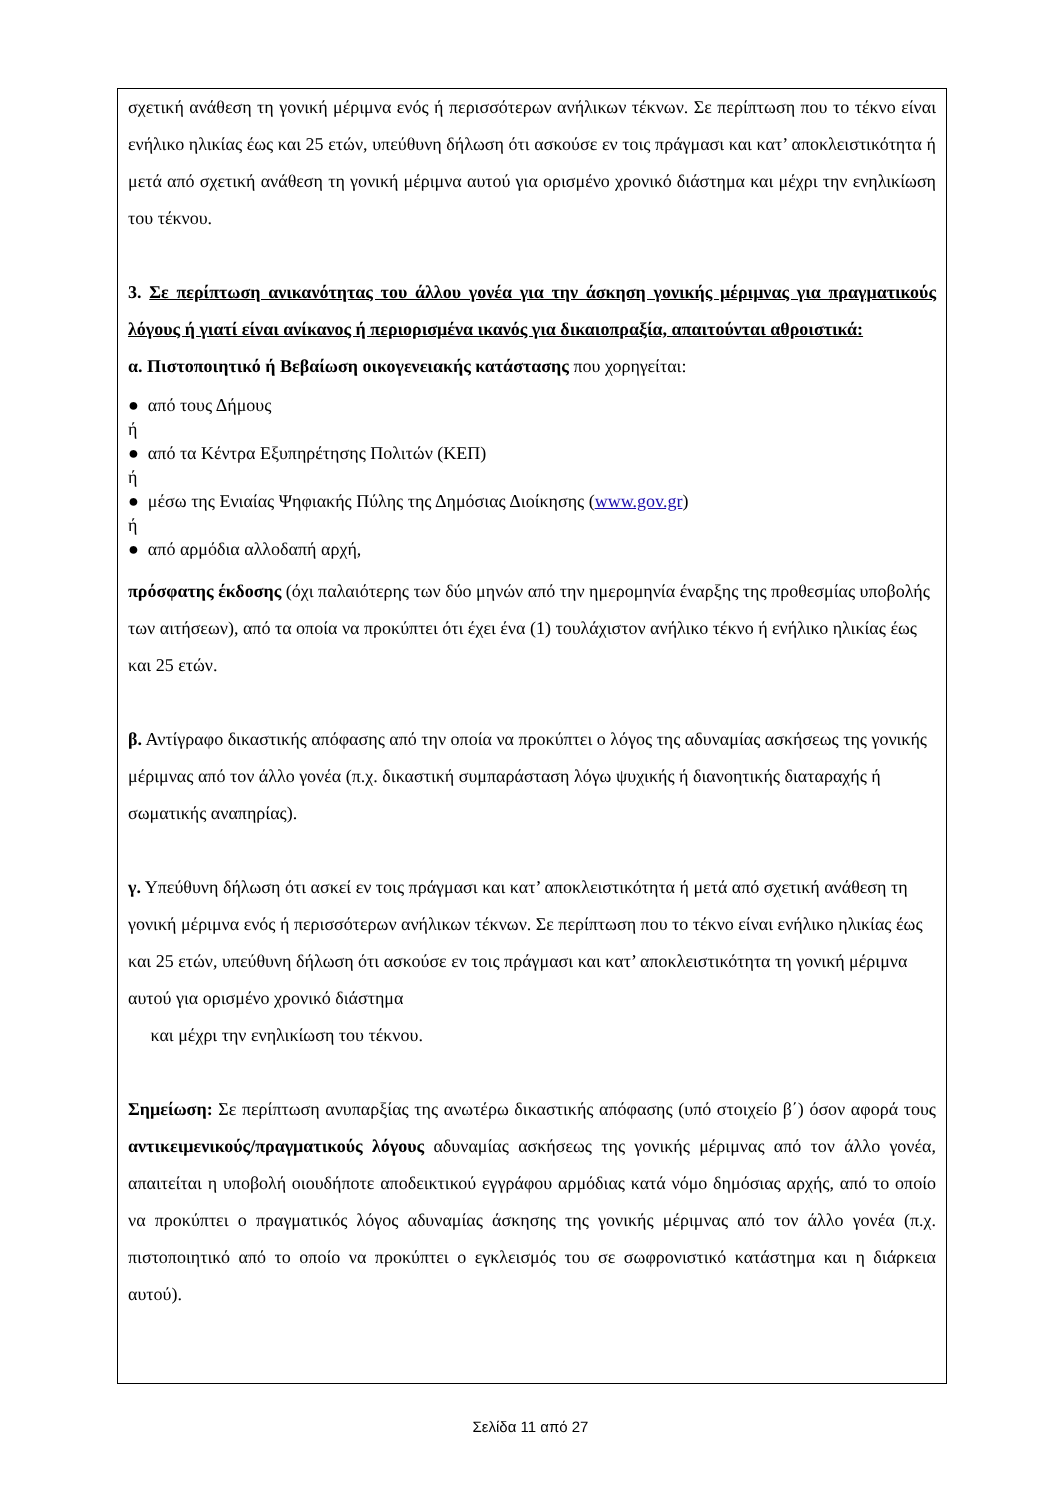σχετική ανάθεση τη γονική μέριμνα ενός ή περισσότερων ανήλικων τέκνων. Σε περίπτωση που το τέκνο είναι ενήλικο ηλικίας έως και 25 ετών, υπεύθυνη δήλωση ότι ασκούσε εν τοις πράγμασι και κατ’ αποκλειστικότητα ή μετά από σχετική ανάθεση τη γονική μέριμνα αυτού για ορισμένο χρονικό διάστημα και μέχρι την ενηλικίωση του τέκνου.
3. Σε περίπτωση ανικανότητας του άλλου γονέα για την άσκηση γονικής μέριμνας για πραγματικούς λόγους ή γιατί είναι ανίκανος ή περιορισμένα ικανός για δικαιοπραξία, απαιτούνται αθροιστικά:
α. Πιστοποιητικό ή Βεβαίωση οικογενειακής κατάστασης που χορηγείται:
● από τους Δήμους
ή
● από τα Κέντρα Εξυπηρέτησης Πολιτών (ΚΕΠ)
ή
● μέσω της Ενιαίας Ψηφιακής Πύλης της Δημόσιας Διοίκησης (www.gov.gr)
ή
● από αρμόδια αλλοδαπή αρχή,
πρόσφατης έκδοσης (όχι παλαιότερης των δύο μηνών από την ημερομηνία έναρξης της προθεσμίας υποβολής των αιτήσεων), από τα οποία να προκύπτει ότι έχει ένα (1) τουλάχιστον ανήλικο τέκνο ή ενήλικο ηλικίας έως και 25 ετών.
β. Αντίγραφο δικαστικής απόφασης από την οποία να προκύπτει ο λόγος της αδυναμίας ασκήσεως της γονικής μέριμνας από τον άλλο γονέα (π.χ. δικαστική συμπαράσταση λόγω ψυχικής ή διανοητικής διαταραχής ή σωματικής αναπηρίας).
γ. Υπεύθυνη δήλωση ότι ασκεί εν τοις πράγμασι και κατ’ αποκλειστικότητα ή μετά από σχετική ανάθεση τη γονική μέριμνα ενός ή περισσότερων ανήλικων τέκνων. Σε περίπτωση που το τέκνο είναι ενήλικο ηλικίας έως και 25 ετών, υπεύθυνη δήλωση ότι ασκούσε εν τοις πράγμασι και κατ’ αποκλειστικότητα τη γονική μέριμνα αυτού για ορισμένο χρονικό διάστημα
και μέχρι την ενηλικίωση του τέκνου.
Σημείωση: Σε περίπτωση ανυπαρξίας της ανωτέρω δικαστικής απόφασης (υπό στοιχείο β΄) όσον αφορά τους αντικειμενικούς/πραγματικούς λόγους αδυναμίας ασκήσεως της γονικής μέριμνας από τον άλλο γονέα, απαιτείται η υποβολή οιουδήποτε αποδεικτικού εγγράφου αρμόδιας κατά νόμο δημόσιας αρχής, από το οποίο να προκύπτει ο πραγματικός λόγος αδυναμίας άσκησης της γονικής μέριμνας από τον άλλο γονέα (π.χ. πιστοποιητικό από το οποίο να προκύπτει ο εγκλεισμός του σε σωφρονιστικό κατάστημα και η διάρκεια αυτού).
Σελίδα 11 από 27